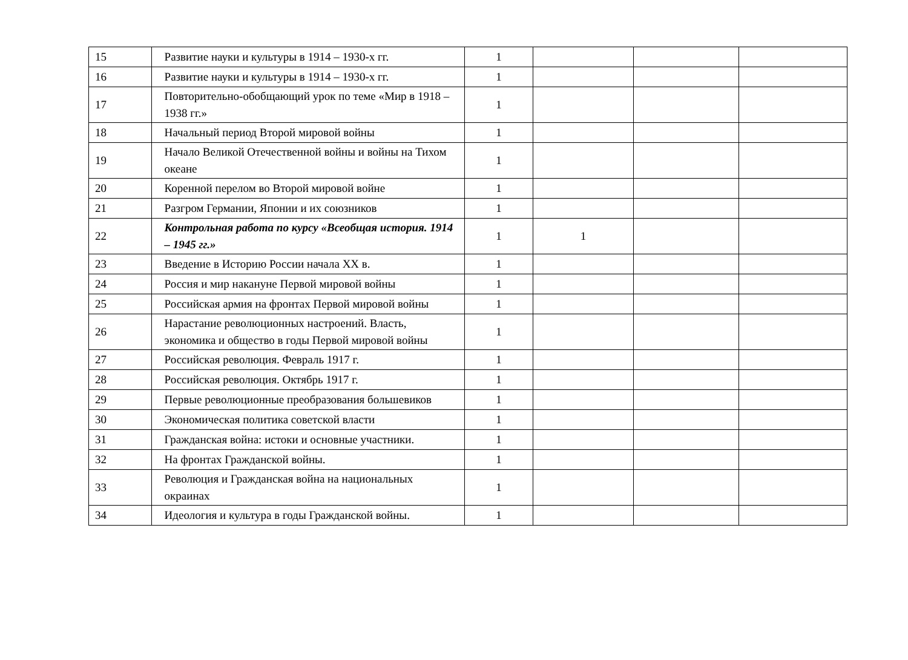| 15 | Развитие науки и культуры в 1914 – 1930-х гг. | 1 | | | |
| 16 | Развитие науки и культуры в 1914 – 1930-х гг. | 1 | | | |
| 17 | Повторительно-обобщающий урок по теме «Мир в 1918 – 1938 гг.» | 1 | | | |
| 18 | Начальный период Второй мировой войны | 1 | | | |
| 19 | Начало Великой Отечественной войны и войны на Тихом океане | 1 | | | |
| 20 | Коренной перелом во Второй мировой войне | 1 | | | |
| 21 | Разгром Германии, Японии и их союзников | 1 | | | |
| 22 | Контрольная работа по курсу «Всеобщая история. 1914 – 1945 гг.» | 1 | 1 | | |
| 23 | Введение в Историю России начала XX в. | 1 | | | |
| 24 | Россия и мир накануне Первой мировой войны | 1 | | | |
| 25 | Российская армия на фронтах Первой мировой войны | 1 | | | |
| 26 | Нарастание революционных настроений. Власть, экономика и общество в годы Первой мировой войны | 1 | | | |
| 27 | Российская революция. Февраль 1917 г. | 1 | | | |
| 28 | Российская революция. Октябрь 1917 г. | 1 | | | |
| 29 | Первые революционные преобразования большевиков | 1 | | | |
| 30 | Экономическая политика советской власти | 1 | | | |
| 31 | Гражданская война: истоки и основные участники. | 1 | | | |
| 32 | На фронтах Гражданской войны. | 1 | | | |
| 33 | Революция и Гражданская война на национальных окраинах | 1 | | | |
| 34 | Идеология и культура в годы Гражданской войны. | 1 | | | |